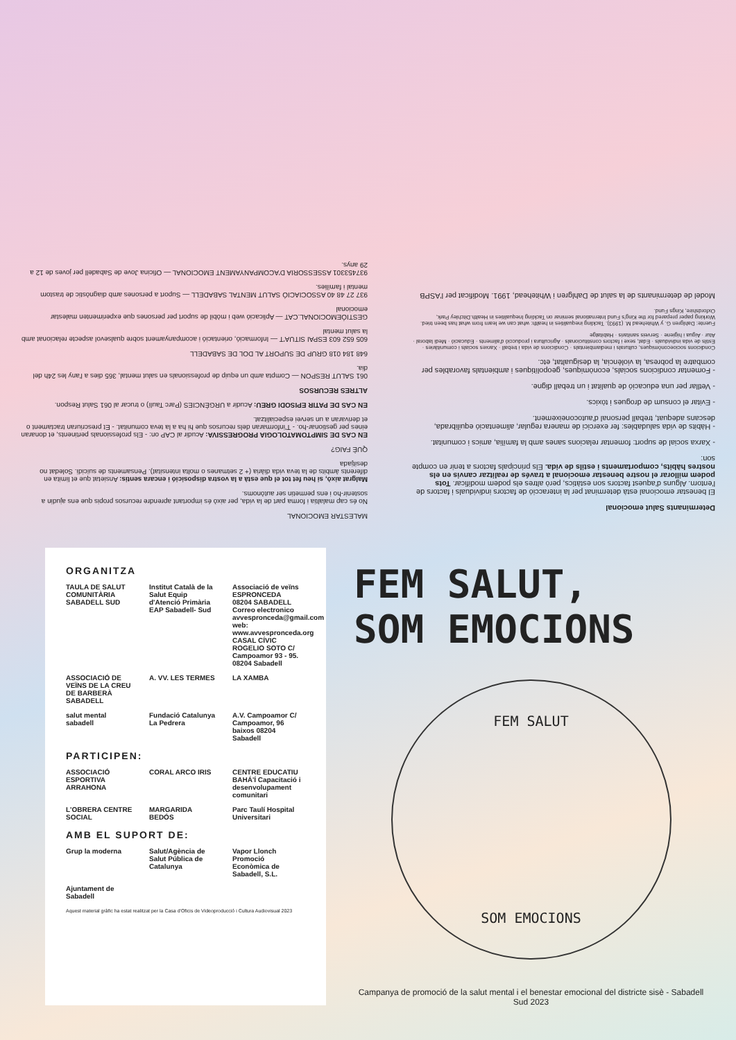MALESTAR EMOCIONAL
No és cap malaltia i forma part de la vida, per això és important aprendre recursos propis que ens ajudin a sostenir-ho i ens permetin ser autònoms.
Malgrat això, si heu fet tot el que està a la vostra disposició i encara sentis: Ansietat que et limita en diferents àmbits de la teva vida diària (+ 2 setmanes o molta intensitat). Pensaments de suïcidi. Soledat no desitjada
QUÈ FAIG?
EN CAS DE SIMPTOMATOLOGIA PROGRESSIVA: Acudir al CAP on: - Els professionals pertinents, et donaran eines per gestionar-ho. - T'informaran dels recursos que hi ha a la teva comunitat. - Et prescriuran tractament o et derivaran a un servei especialitzat.
EN CAS DE PATIR EPISODI GREU: Acudir a URGÈNCIES (Parc Taulí) o trucar al 061 Salut Respon.
ALTRES RECURSOS
061 SALUT RESPON — Compta amb un equip de professionals en salut mental, 365 dies a l'any les 24h del dia.
648 184 018 GRUP DE SUPORT AL DOL DE SABADELL
605 652 603 ESPAI SITUA'T — Informació, orientació i acompanyament sobre qualsevol aspecte relacionat amb la salut mental
GESTIÓEMOCIONAL.CAT — Aplicació web i mòbil de suport per persones que experimenten malestar emocional
937 27 48 40 ASSOCIACIÓ SALUT MENTAL SABADELL — Suport a persones amb diagnòstic de trastorn mental i famílies.
937453301 ASSESSORIA D'ACOMPANYAMENT EMOCIONAL — Oficina Jove de Sabadell per joves de 12 a 29 anys.
Determinants Salut emocional
El benestar emocional està determinat per la interacció de factors individuals i factors de l'entorn. Alguns d'aquest factors son estàtics, però altres els podem modificar. Tots podem millorar el nostre benestar emocional a través de realitzar canvis en els nostres hàbits, comportaments i estils de vida. Els principals factors a tenir en compte son:
- Xarxa social de suport: fomentar relacions sanes amb la família, amics i comunitat.
- Hàbits de vida saludables: fer exercici de manera regular, alimentació equilibrada, descans adequat, treball personal d'autoconeixement.
- Evitar el consum de drogues i tòxics.
- Vetllar per una educació de qualitat i un treball digne.
- Fomentar condicions socials, econòmiques, geopolítiques i ambientals favorables per combatre la pobresa, la violència, la desigualtat, etc.
Condicions socioeconòmiques, culturals i mediambientals · Condicions de vida i treball · Xarxes socials i comunitàries · Estils de vida individuals · Edat, sexe i factors constitucionals · Agricultura i producció d'aliments · Educació · Medi laboral · Atur · Aigua i higiene · Serveis sanitaris · Habitatge
Fuente: Dahlgren G. y Whitehead M. (1993). Tackling inequalities in health: what can we learn from what has been tried. Working paper prepared for the King's Fund International seminar on Tackling Inequalities in Health.Ditchley Park, Oxfordshire, Kings Fund.
Model de determinants de la salut de Dahlgren i Whitehead, 1991. Modificat per l'ASPB
ORGANITZA
TAULA DE SALUT COMUNITÀRIA SABADELL SUD Institut Català de la Salut Equip d'Atenció Primària EAP Sabadell- Sud Associació de veïns ESPRONCEDA 08204 SABADELL Correo electronico avvespronceda@gmail.com web: www.avvespronceda.org CASAL CÍVIC ROGELIO SOTO C/ Campoamor 93 - 95. 08204 Sabadell ASSOCIACIÓ DE VEÏNS DE LA CREU DE BARBERÀ SABADELL A. VV. LES TERMES LA XAMBA salut mental sabadell Fundació Catalunya La Pedrera A.V. Campoamor C/ Campoamor, 96 baixos 08204 Sabadell
PARTICIPEN:
ASSOCIACIÓ ESPORTIVA ARRAHONA CORAL ARCO IRIS CENTRE EDUCATIU BAHÁ'Í Capacitació i desenvolupament comunitari L'OBRERA CENTRE SOCIAL MARGARIDA BEDÓS Parc Taulí Hospital Universitari
AMB EL SUPORT DE:
Grup la moderna Salut/Agència de Salut Pública de Catalunya Vapor Llonch Promoció Econòmica de Sabadell, S.L. Ajuntament de Sabadell
Aquest material gràfic ha estat realitzat per la Casa d'Oficis de Videoproducció i Cultura Audiovisual 2023
FEM SALUT,
SOM EMOCIONS
FEM SALUT
SOM EMOCIONS
Campanya de promoció de la salut mental i el benestar emocional del districte sisè - Sabadell Sud 2023